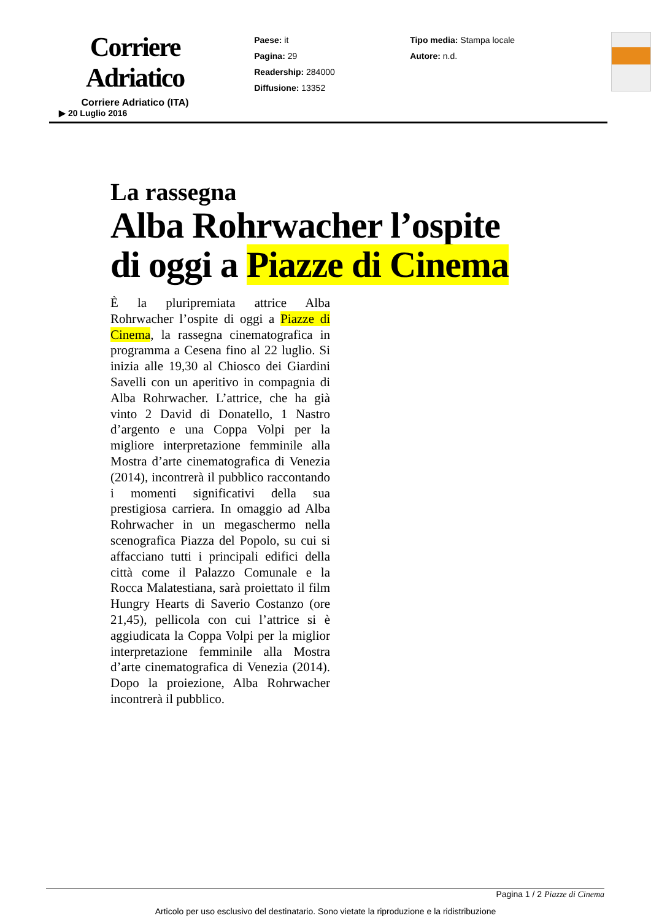Corriere Adriatico
Corriere Adriatico (ITA)
Paese: it
Pagina: 29
Readership: 284000
Diffusione: 13352
Tipo media: Stampa locale
Autore: n.d.
▶ 20 Luglio 2016
La rassegna
Alba Rohrwacher l’ospite
di oggi a Piazze di Cinema
È la pluripremiata attrice Alba Rohrwacher l’ospite di oggi a Piazze di Cinema, la rassegna cinematografica in programma a Cesena fino al 22 luglio. Si inizia alle 19,30 al Chiosco dei Giardini Savelli con un aperitivo in compagnia di Alba Rohrwacher. L’attrice, che ha già vinto 2 David di Donatello, 1 Nastro d’argento e una Coppa Volpi per la migliore interpretazione femminile alla Mostra d’arte cinematografica di Venezia (2014), incontrerà il pubblico raccontando i momenti significativi della sua prestigiosa carriera. In omaggio ad Alba Rohrwacher in un megaschermo nella scenografica Piazza del Popolo, su cui si affacciano tutti i principali edifici della città come il Palazzo Comunale e la Rocca Malatestiana, sarà proiettato il film Hungry Hearts di Saverio Costanzo (ore 21,45), pellicola con cui l’attrice si è aggiudicata la Coppa Volpi per la miglior interpretazione femminile alla Mostra d’arte cinematografica di Venezia (2014). Dopo la proiezione, Alba Rohrwacher incontrerà il pubblico.
Pagina 1 / 2 Piazze di Cinema
Articolo per uso esclusivo del destinatario. Sono vietate la riproduzione e la ridistribuzione